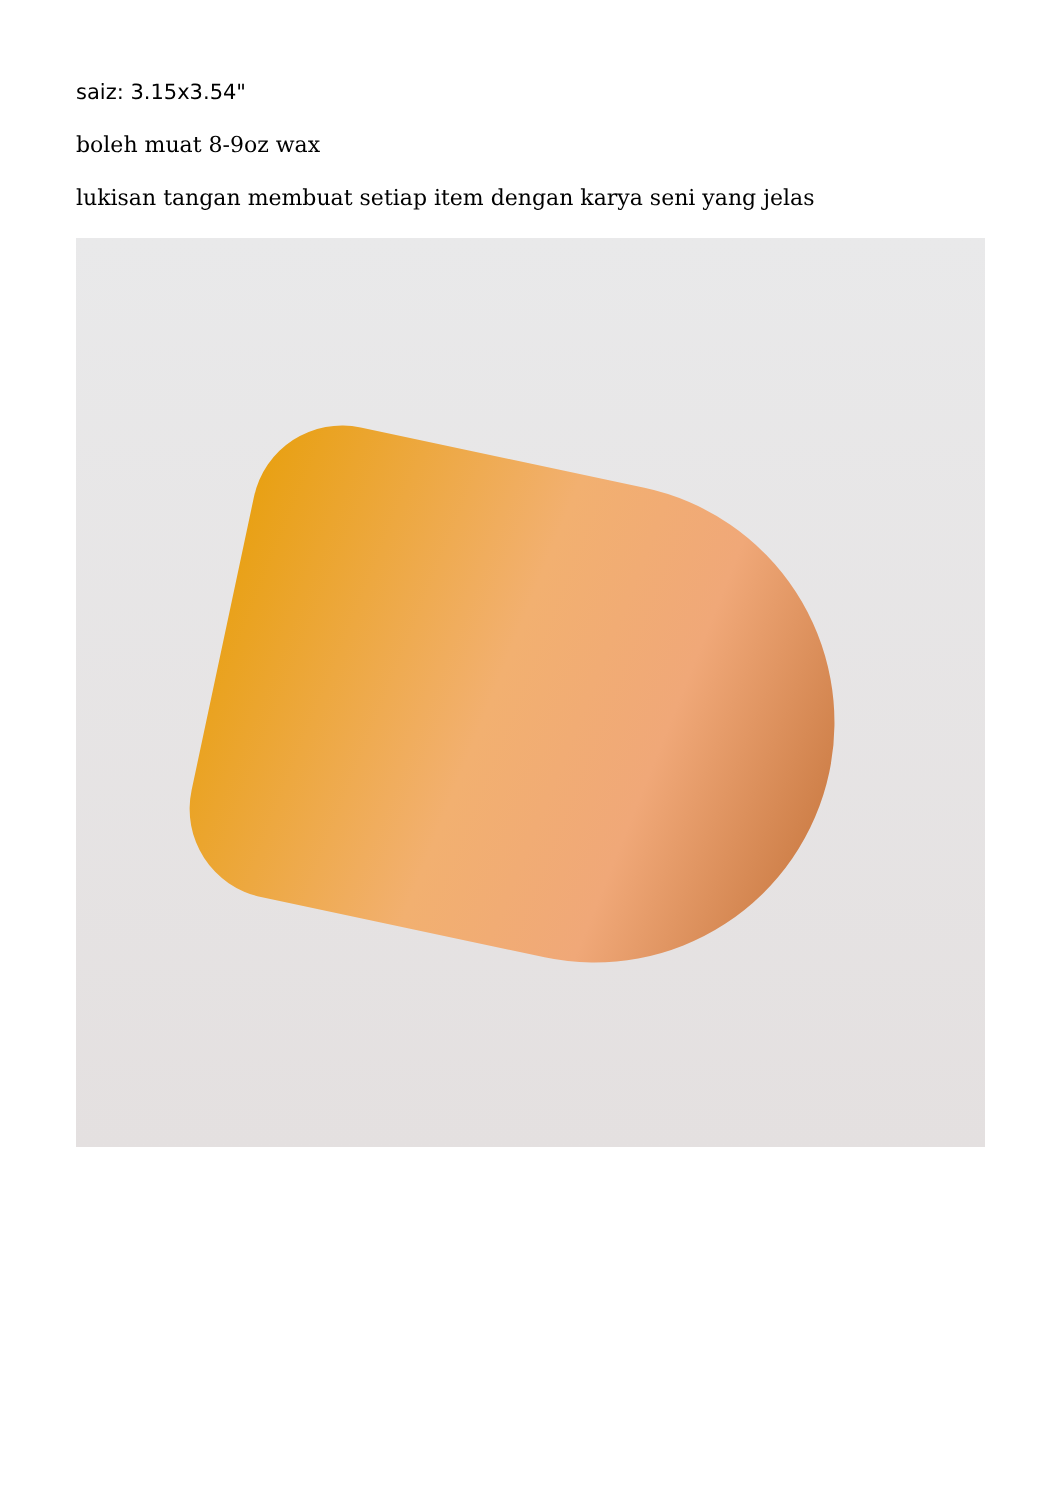saiz: 3.15x3.54"
boleh muat 8-9oz wax
lukisan tangan membuat setiap item dengan karya seni yang jelas